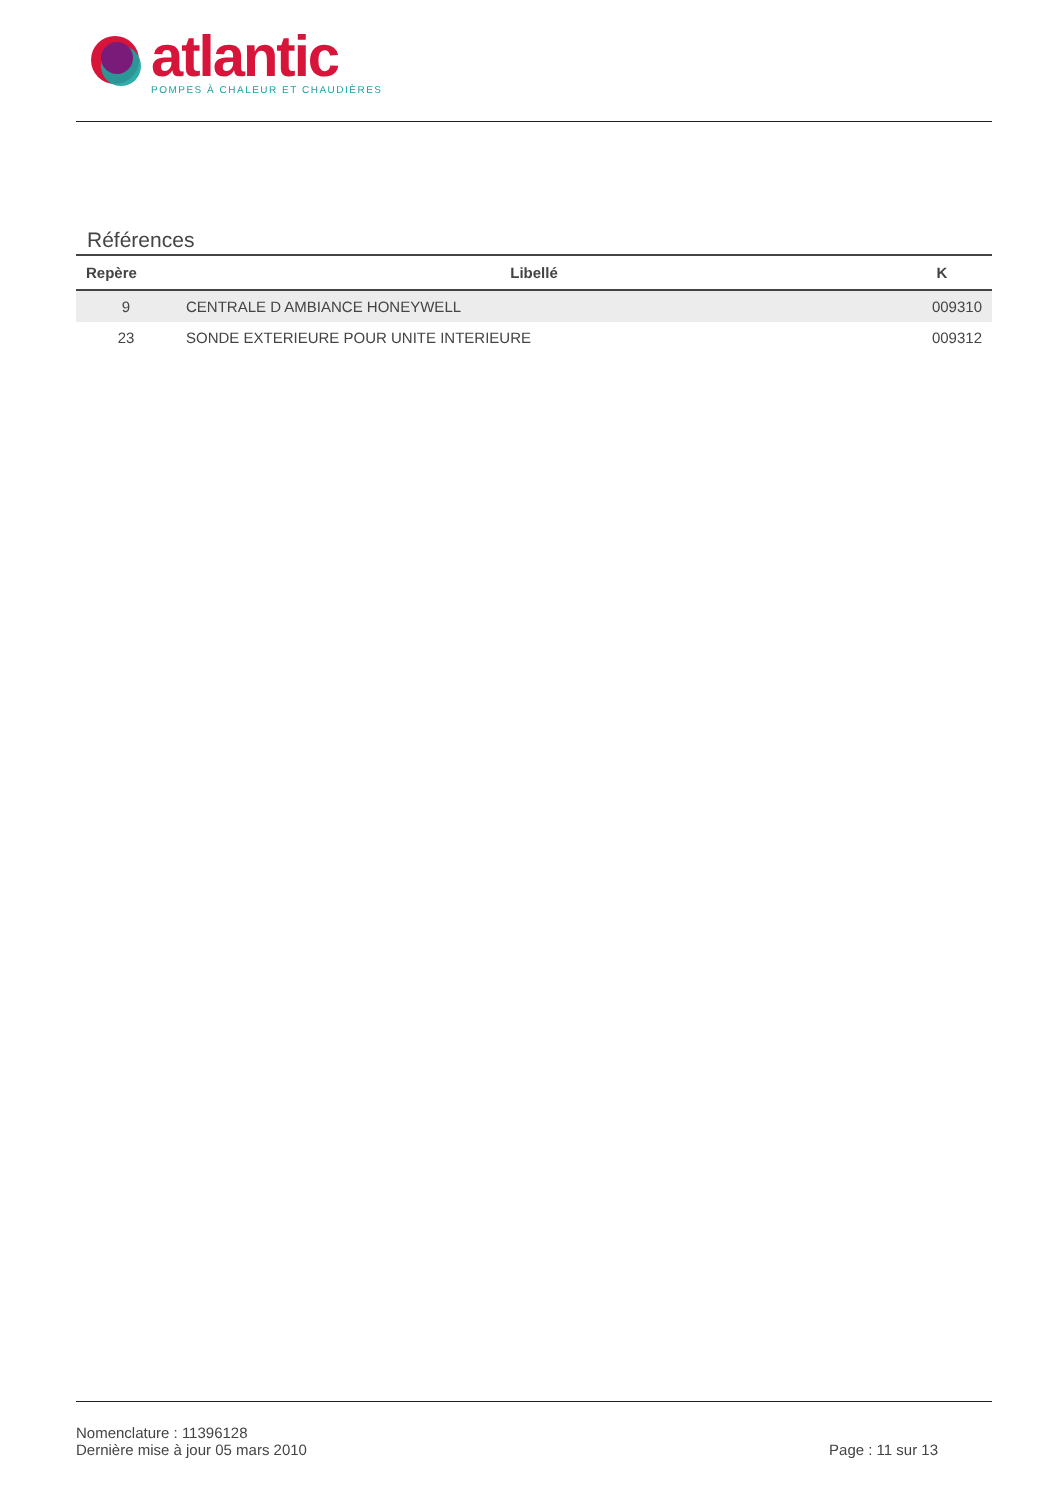atlantic
POMPES À CHALEUR ET CHAUDIÈRES
Références
| Repère | Libellé | K |
| --- | --- | --- |
| 9 | CENTRALE D AMBIANCE HONEYWELL | 009310 |
| 23 | SONDE EXTERIEURE POUR UNITE INTERIEURE | 009312 |
Nomenclature : 11396128
Dernière mise à jour 05 mars 2010
Page : 11 sur 13